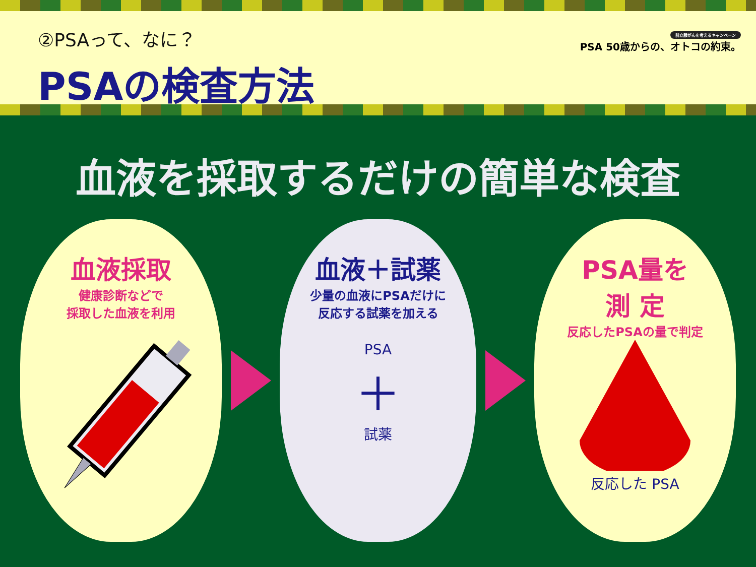②PSAって、なに？
PSAの検査方法
前立腺がんを考えるキャンペーン
PSA 50歳からの、オトコの約束。
血液を採取するだけの簡単な検査
血液採取
健康診断などで
採取した血液を利用
血液＋試薬
少量の血液にPSAだけに
反応する試薬を加える
PSA
＋
試薬
PSA量を
測 定
反応したPSAの量で判定
反応した PSA